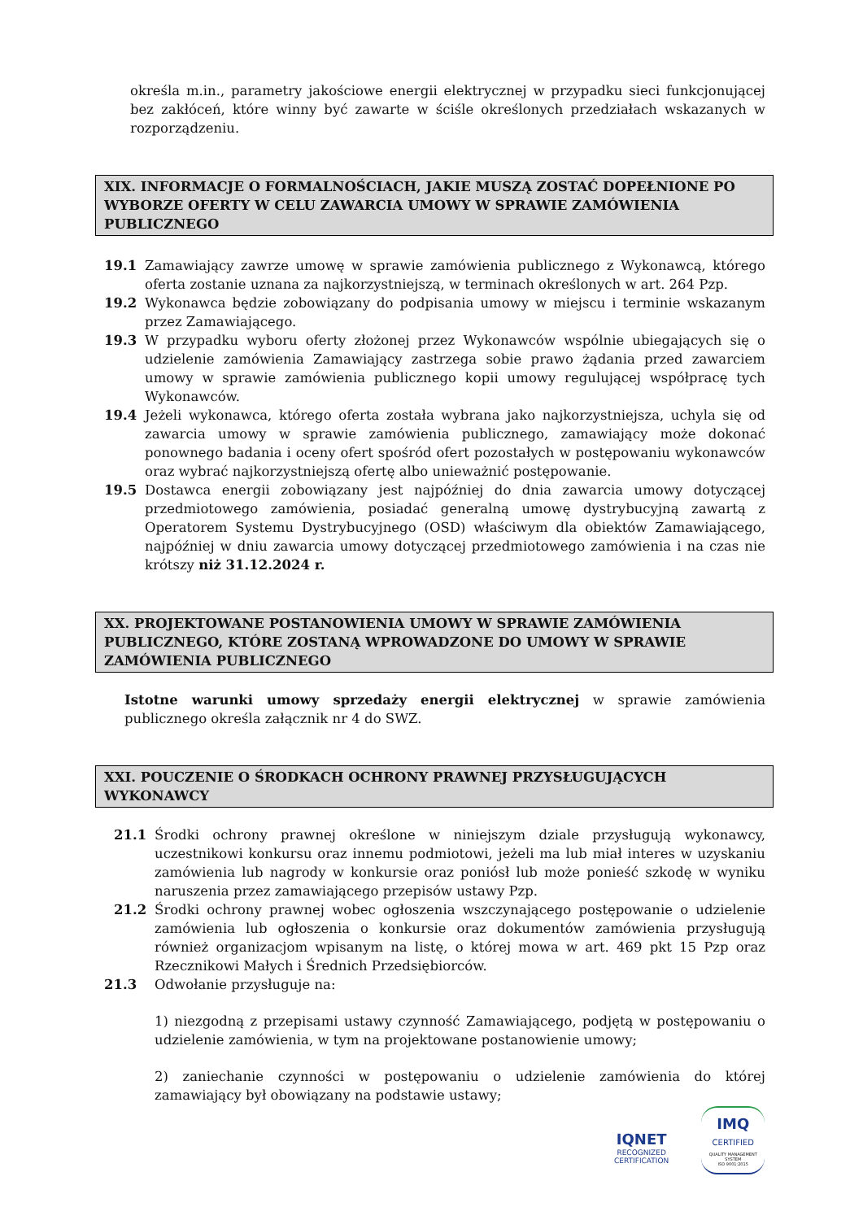określa m.in., parametry jakościowe energii elektrycznej w przypadku sieci funkcjonującej bez zakłóceń, które winny być zawarte w ściśle określonych przedziałach wskazanych w rozporządzeniu.
XIX. INFORMACJE O FORMALNOŚCIACH, JAKIE MUSZĄ ZOSTAĆ DOPEŁNIONE PO WYBORZE OFERTY W CELU ZAWARCIA UMOWY W SPRAWIE ZAMÓWIENIA PUBLICZNEGO
19.1 Zamawiający zawrze umowę w sprawie zamówienia publicznego z Wykonawcą, którego oferta zostanie uznana za najkorzystniejszą, w terminach określonych w art. 264 Pzp.
19.2 Wykonawca będzie zobowiązany do podpisania umowy w miejscu i terminie wskazanym przez Zamawiającego.
19.3 W przypadku wyboru oferty złożonej przez Wykonawców wspólnie ubiegających się o udzielenie zamówienia Zamawiający zastrzega sobie prawo żądania przed zawarciem umowy w sprawie zamówienia publicznego kopii umowy regulującej współpracę tych Wykonawców.
19.4 Jeżeli wykonawca, którego oferta została wybrana jako najkorzystniejsza, uchyla się od zawarcia umowy w sprawie zamówienia publicznego, zamawiający może dokonać ponownego badania i oceny ofert spośród ofert pozostałych w postępowaniu wykonawców oraz wybrać najkorzystniejszą ofertę albo unieważnić postępowanie.
19.5 Dostawca energii zobowiązany jest najpóźniej do dnia zawarcia umowy dotyczącej przedmiotowego zamówienia, posiadać generalną umowę dystrybucyjną zawartą z Operatorem Systemu Dystrybucyjnego (OSD) właściwym dla obiektów Zamawiającego, najpóźniej w dniu zawarcia umowy dotyczącej przedmiotowego zamówienia i na czas nie krótszy niż 31.12.2024 r.
XX. PROJEKTOWANE POSTANOWIENIA UMOWY W SPRAWIE ZAMÓWIENIA PUBLICZNEGO, KTÓRE ZOSTANĄ WPROWADZONE DO UMOWY W SPRAWIE ZAMÓWIENIA PUBLICZNEGO
Istotne warunki umowy sprzedaży energii elektrycznej w sprawie zamówienia publicznego określa załącznik nr 4 do SWZ.
XXI. POUCZENIE O ŚRODKACH OCHRONY PRAWNEJ PRZYSŁUGUJĄCYCH WYKONAWCY
21.1 Środki ochrony prawnej określone w niniejszym dziale przysługują wykonawcy, uczestnikowi konkursu oraz innemu podmiotowi, jeżeli ma lub miał interes w uzyskaniu zamówienia lub nagrody w konkursie oraz poniósł lub może ponieść szkodę w wyniku naruszenia przez zamawiającego przepisów ustawy Pzp.
21.2 Środki ochrony prawnej wobec ogłoszenia wszczynającego postępowanie o udzielenie zamówienia lub ogłoszenia o konkursie oraz dokumentów zamówienia przysługują również organizacjom wpisanym na listę, o której mowa w art. 469 pkt 15 Pzp oraz Rzecznikowi Małych i Średnich Przedsiębiorców.
21.3 Odwołanie przysługuje na:
1) niezgodną z przepisami ustawy czynność Zamawiającego, podjętą w postępowaniu o udzielenie zamówienia, w tym na projektowane postanowienie umowy;
2) zaniechanie czynności w postępowaniu o udzielenie zamówienia do której zamawiający był obowiązany na podstawie ustawy;
IQNET
RECOGNIZED
CERTIFICATION
IMQ
CERTIFIED
QUALITY MANAGEMENT SYSTEM
ISO 9001:2015